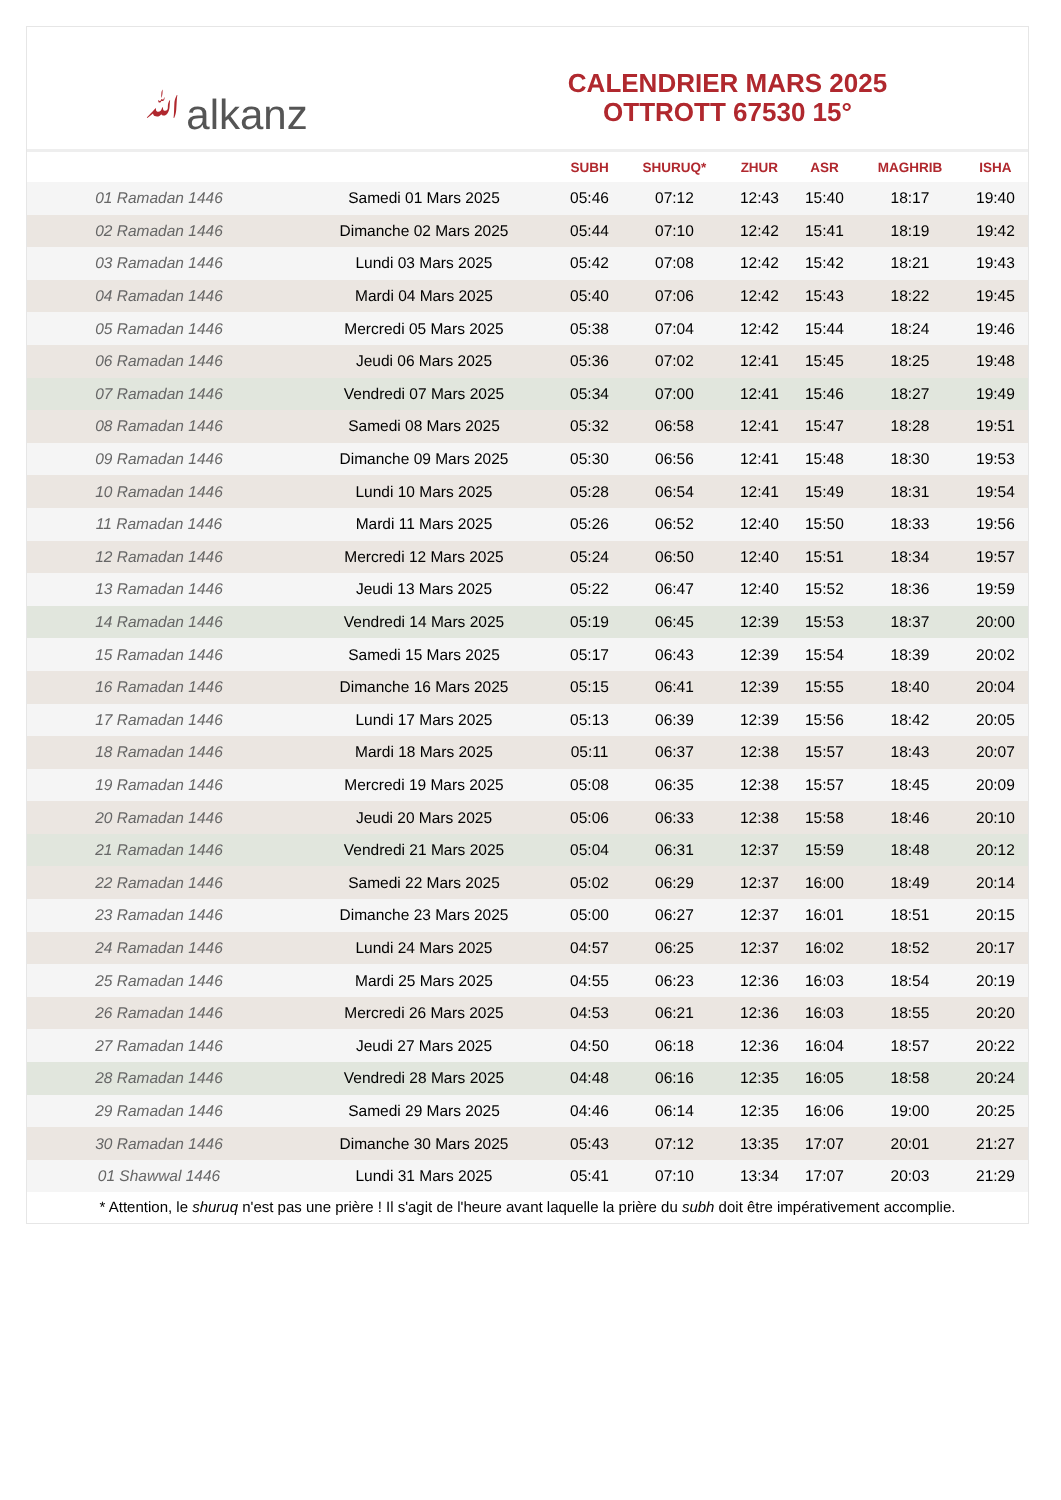ﷲalkanz
CALENDRIER MARS 2025
OTTROTT 67530 15°
| | | SUBH | SHURUQ* | ZHUR | ASR | MAGHRIB | ISHA |
| --- | --- | --- | --- | --- | --- | --- | --- |
| 01 Ramadan 1446 | Samedi 01 Mars 2025 | 05:46 | 07:12 | 12:43 | 15:40 | 18:17 | 19:40 |
| 02 Ramadan 1446 | Dimanche 02 Mars 2025 | 05:44 | 07:10 | 12:42 | 15:41 | 18:19 | 19:42 |
| 03 Ramadan 1446 | Lundi 03 Mars 2025 | 05:42 | 07:08 | 12:42 | 15:42 | 18:21 | 19:43 |
| 04 Ramadan 1446 | Mardi 04 Mars 2025 | 05:40 | 07:06 | 12:42 | 15:43 | 18:22 | 19:45 |
| 05 Ramadan 1446 | Mercredi 05 Mars 2025 | 05:38 | 07:04 | 12:42 | 15:44 | 18:24 | 19:46 |
| 06 Ramadan 1446 | Jeudi 06 Mars 2025 | 05:36 | 07:02 | 12:41 | 15:45 | 18:25 | 19:48 |
| 07 Ramadan 1446 | Vendredi 07 Mars 2025 | 05:34 | 07:00 | 12:41 | 15:46 | 18:27 | 19:49 |
| 08 Ramadan 1446 | Samedi 08 Mars 2025 | 05:32 | 06:58 | 12:41 | 15:47 | 18:28 | 19:51 |
| 09 Ramadan 1446 | Dimanche 09 Mars 2025 | 05:30 | 06:56 | 12:41 | 15:48 | 18:30 | 19:53 |
| 10 Ramadan 1446 | Lundi 10 Mars 2025 | 05:28 | 06:54 | 12:41 | 15:49 | 18:31 | 19:54 |
| 11 Ramadan 1446 | Mardi 11 Mars 2025 | 05:26 | 06:52 | 12:40 | 15:50 | 18:33 | 19:56 |
| 12 Ramadan 1446 | Mercredi 12 Mars 2025 | 05:24 | 06:50 | 12:40 | 15:51 | 18:34 | 19:57 |
| 13 Ramadan 1446 | Jeudi 13 Mars 2025 | 05:22 | 06:47 | 12:40 | 15:52 | 18:36 | 19:59 |
| 14 Ramadan 1446 | Vendredi 14 Mars 2025 | 05:19 | 06:45 | 12:39 | 15:53 | 18:37 | 20:00 |
| 15 Ramadan 1446 | Samedi 15 Mars 2025 | 05:17 | 06:43 | 12:39 | 15:54 | 18:39 | 20:02 |
| 16 Ramadan 1446 | Dimanche 16 Mars 2025 | 05:15 | 06:41 | 12:39 | 15:55 | 18:40 | 20:04 |
| 17 Ramadan 1446 | Lundi 17 Mars 2025 | 05:13 | 06:39 | 12:39 | 15:56 | 18:42 | 20:05 |
| 18 Ramadan 1446 | Mardi 18 Mars 2025 | 05:11 | 06:37 | 12:38 | 15:57 | 18:43 | 20:07 |
| 19 Ramadan 1446 | Mercredi 19 Mars 2025 | 05:08 | 06:35 | 12:38 | 15:57 | 18:45 | 20:09 |
| 20 Ramadan 1446 | Jeudi 20 Mars 2025 | 05:06 | 06:33 | 12:38 | 15:58 | 18:46 | 20:10 |
| 21 Ramadan 1446 | Vendredi 21 Mars 2025 | 05:04 | 06:31 | 12:37 | 15:59 | 18:48 | 20:12 |
| 22 Ramadan 1446 | Samedi 22 Mars 2025 | 05:02 | 06:29 | 12:37 | 16:00 | 18:49 | 20:14 |
| 23 Ramadan 1446 | Dimanche 23 Mars 2025 | 05:00 | 06:27 | 12:37 | 16:01 | 18:51 | 20:15 |
| 24 Ramadan 1446 | Lundi 24 Mars 2025 | 04:57 | 06:25 | 12:37 | 16:02 | 18:52 | 20:17 |
| 25 Ramadan 1446 | Mardi 25 Mars 2025 | 04:55 | 06:23 | 12:36 | 16:03 | 18:54 | 20:19 |
| 26 Ramadan 1446 | Mercredi 26 Mars 2025 | 04:53 | 06:21 | 12:36 | 16:03 | 18:55 | 20:20 |
| 27 Ramadan 1446 | Jeudi 27 Mars 2025 | 04:50 | 06:18 | 12:36 | 16:04 | 18:57 | 20:22 |
| 28 Ramadan 1446 | Vendredi 28 Mars 2025 | 04:48 | 06:16 | 12:35 | 16:05 | 18:58 | 20:24 |
| 29 Ramadan 1446 | Samedi 29 Mars 2025 | 04:46 | 06:14 | 12:35 | 16:06 | 19:00 | 20:25 |
| 30 Ramadan 1446 | Dimanche 30 Mars 2025 | 05:43 | 07:12 | 13:35 | 17:07 | 20:01 | 21:27 |
| 01 Shawwal 1446 | Lundi 31 Mars 2025 | 05:41 | 07:10 | 13:34 | 17:07 | 20:03 | 21:29 |
* Attention, le shuruq n'est pas une prière ! Il s'agit de l'heure avant laquelle la prière du subh doit être impérativement accomplie.